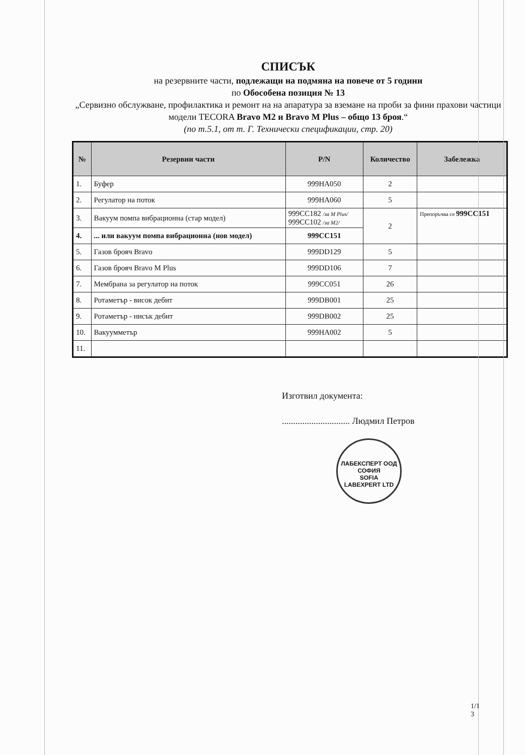СПИСЪК
на резервните части, подлежащи на подмяна на повече от 5 години
по Обособена позиция № 13
„Сервизно обслужване, профилактика и ремонт на на апаратура за вземане на проби за фини прахови частици модели TECORA Bravo M2 и Bravo M Plus – общо 13 броя.“
(по т.5.1, от т. Г. Технически спецификации, стр. 20)
| № | Резервни части | P/N | Количество | Забележка |
| --- | --- | --- | --- | --- |
| 1. | Буфер | 999HA050 | 2 | |
| 2. | Регулатор на поток | 999HA060 | 5 | |
| 3. | Вакуум помпа вибрационна (стар модел) | 999CC182 /за M Plus/ 999CC102 /за M2/ | 2 | Препоръчва се 999CC151 |
| 4. | ... или вакуум помпа вибрационна (нов модел) | 999CC151 | | |
| 5. | Газов брояч Bravo | 999DD129 | 5 | |
| 6. | Газов брояч Bravo M Plus | 999DD106 | 7 | |
| 7. | Мембрана за регулатор на поток | 999CC051 | 26 | |
| 8. | Ротаметър - висок дебит | 999DB001 | 25 | |
| 9. | Ротаметър - нисък дебит | 999DB002 | 25 | |
| 10. | Вакуумметър | 999HA002 | 5 | |
| 11. | | | | |
Изготвил документа:
.............................. Людмил Петров
ЛАБЕКСПЕРТ ООД
СОФИЯ
SOFIA
LABEXPERT LTD
1/1
3